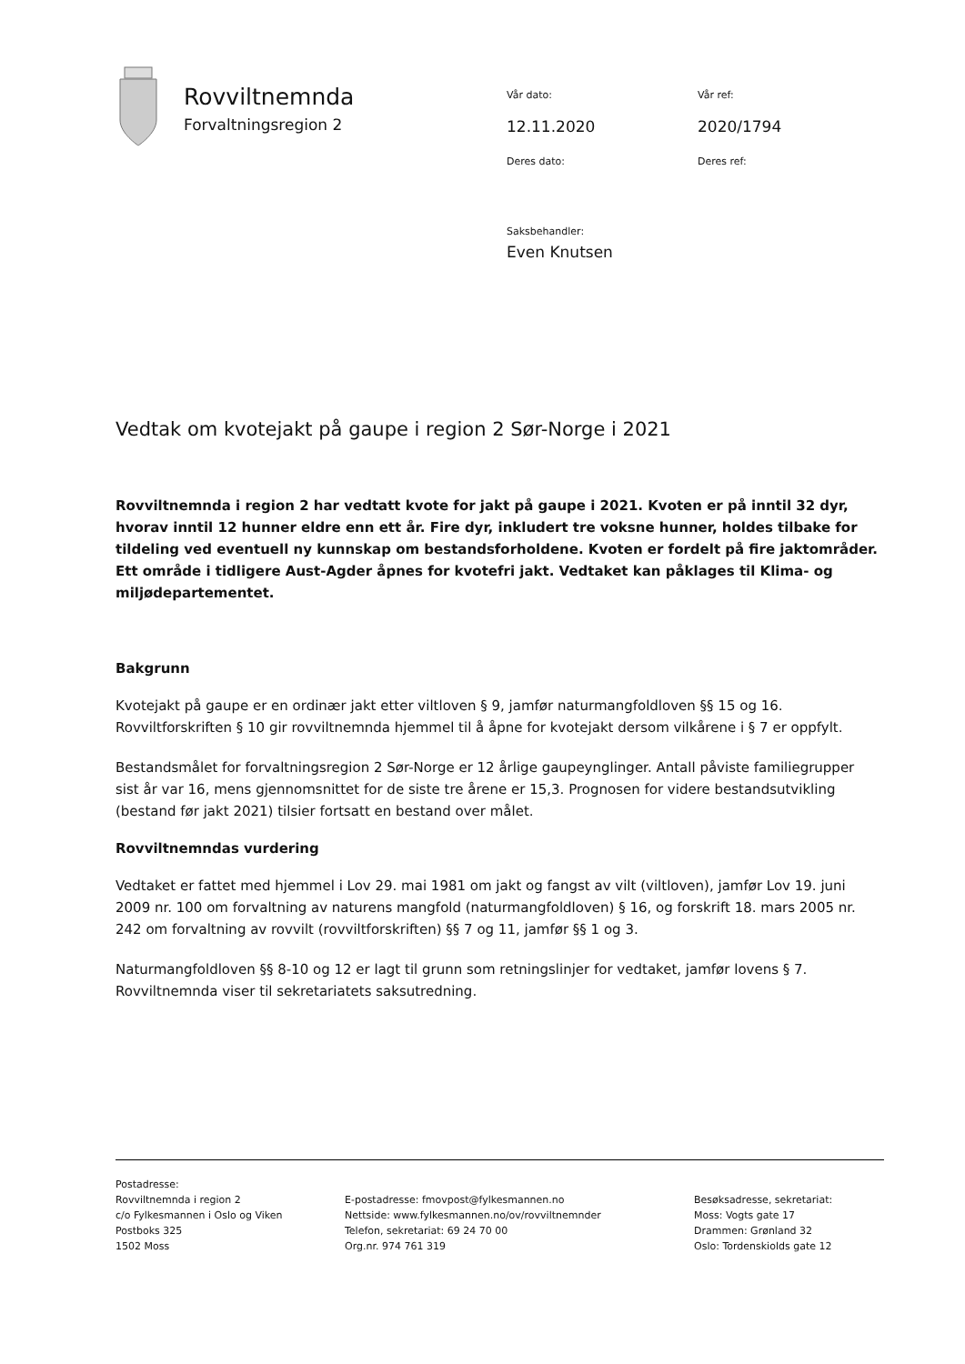Rovviltnemnda
Forvaltningsregion 2
Vår dato: Vår ref:
12.11.2020 2020/1794
Deres dato: Deres ref:
Saksbehandler:
Even Knutsen
Vedtak om kvotejakt på gaupe i region 2 Sør-Norge i 2021
Rovviltnemnda i region 2 har vedtatt kvote for jakt på gaupe i 2021. Kvoten er på inntil 32 dyr, hvorav inntil 12 hunner eldre enn ett år. Fire dyr, inkludert tre voksne hunner, holdes tilbake for tildeling ved eventuell ny kunnskap om bestandsforholdene. Kvoten er fordelt på fire jaktområder. Ett område i tidligere Aust-Agder åpnes for kvotefri jakt. Vedtaket kan påklages til Klima- og miljødepartementet.
Bakgrunn
Kvotejakt på gaupe er en ordinær jakt etter viltloven § 9, jamfør naturmangfoldloven §§ 15 og 16. Rovviltforskriften § 10 gir rovviltnemnda hjemmel til å åpne for kvotejakt dersom vilkårene i § 7 er oppfylt.
Bestandsmålet for forvaltningsregion 2 Sør-Norge er 12 årlige gaupeynglinger. Antall påviste familiegrupper sist år var 16, mens gjennomsnittet for de siste tre årene er 15,3. Prognosen for videre bestandsutvikling (bestand før jakt 2021) tilsier fortsatt en bestand over målet.
Rovviltnemndas vurdering
Vedtaket er fattet med hjemmel i Lov 29. mai 1981 om jakt og fangst av vilt (viltloven), jamfør Lov 19. juni 2009 nr. 100 om forvaltning av naturens mangfold (naturmangfoldloven) § 16, og forskrift 18. mars 2005 nr. 242 om forvaltning av rovvilt (rovviltforskriften) §§ 7 og 11, jamfør §§ 1 og 3.
Naturmangfoldloven §§ 8-10 og 12 er lagt til grunn som retningslinjer for vedtaket, jamfør lovens § 7. Rovviltnemnda viser til sekretariatets saksutredning.
Postadresse:
Rovviltnemnda i region 2
c/o Fylkesmannen i Oslo og Viken
Postboks 325
1502 Moss
E-postadresse: fmovpost@fylkesmannen.no
Nettside: www.fylkesmannen.no/ov/rovviltnemnder
Telefon, sekretariat: 69 24 70 00
Org.nr. 974 761 319
Besøksadresse, sekretariat:
Moss: Vogts gate 17
Drammen: Grønland 32
Oslo: Tordenskiolds gate 12